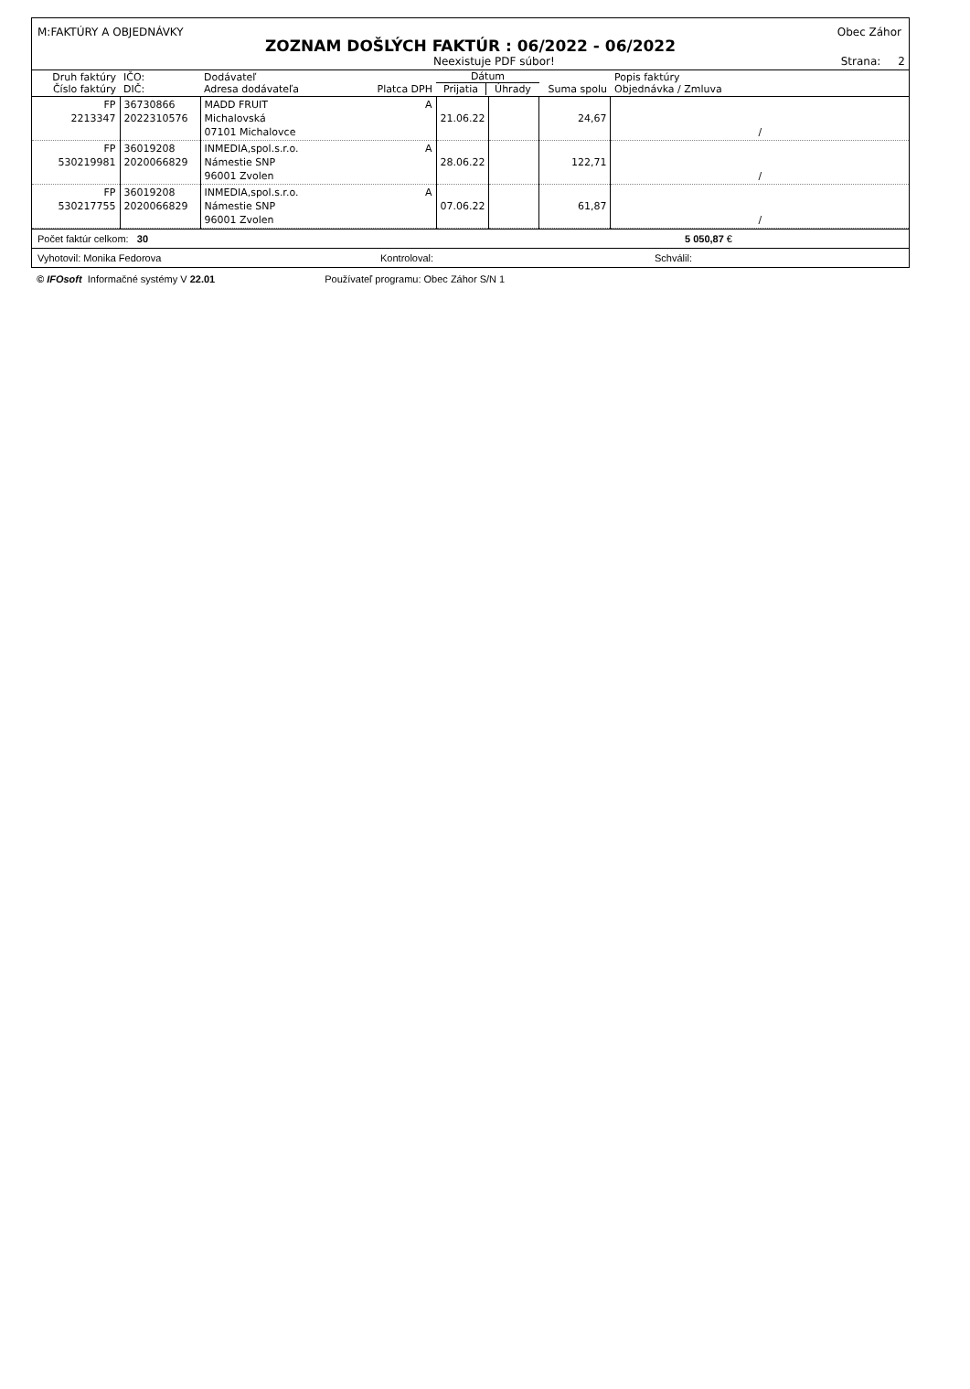M:FAKTÚRY A OBJEDNÁVKY Obec Záhor
ZOZNAM DOŠLÝCH FAKTÚR : 06/2022 - 06/2022
Neexistuje PDF súbor! Strana: 2
| Druh faktúry Číslo faktúry | IČO: DIČ: | Dodávateľ Adresa dodávateľa Platca DPH | Dátum Prijatia Úhrady | | Suma spolu | Popis faktúry Objednávka / Zmluva |
| --- | --- | --- | --- | --- | --- | --- |
| FP 2213347 | 36730866 2022310576 | MADD FRUIT A Michalovská 07101 Michalovce | 21.06.22 | | 24,67 | / |
| FP 530219981 | 36019208 2020066829 | INMEDIA,spol.s.r.o. A Námestie SNP 96001 Zvolen | 28.06.22 | | 122,71 | / |
| FP 530217755 | 36019208 2020066829 | INMEDIA,spol.s.r.o. A Námestie SNP 96001 Zvolen | 07.06.22 | | 61,87 | / |
Počet faktúr celkom: 30 5 050,87 €
Vyhotovil: Monika Fedorova Kontroloval: Schválil:
© IFOsoft Informačné systémy V 22.01 Používateľ programu: Obec Záhor S/N 1